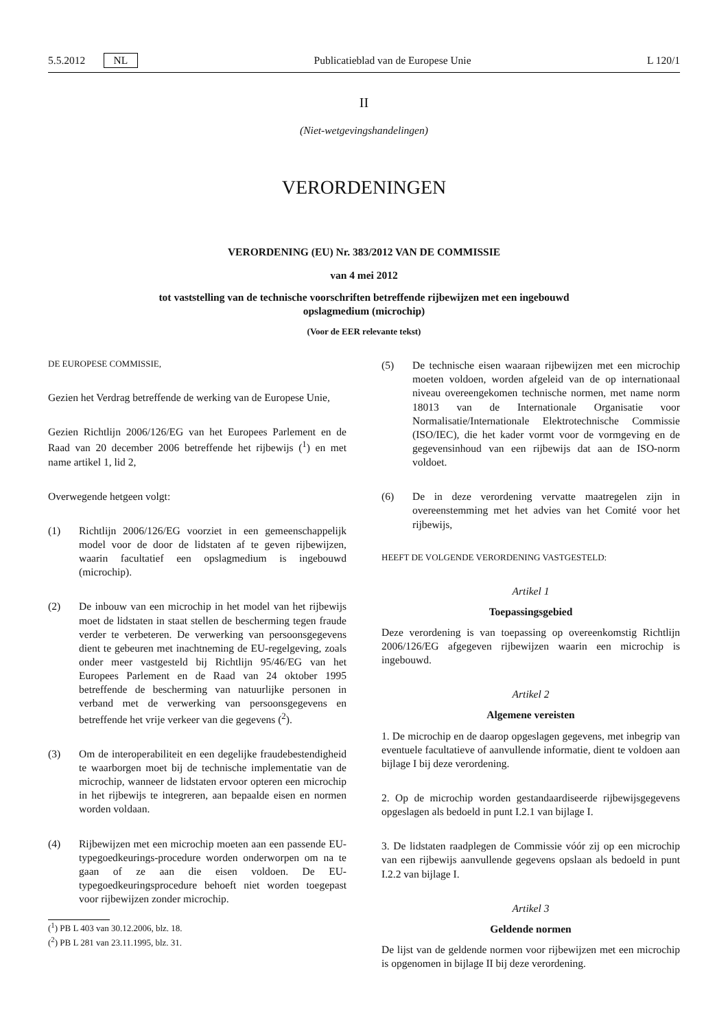5.5.2012 NL Publicatieblad van de Europese Unie L 120/1
II
(Niet-wetgevingshandelingen)
VERORDENINGEN
VERORDENING (EU) Nr. 383/2012 VAN DE COMMISSIE
van 4 mei 2012
tot vaststelling van de technische voorschriften betreffende rijbewijzen met een ingebouwd
opslagmedium (microchip)
(Voor de EER relevante tekst)
DE EUROPESE COMMISSIE,
Gezien het Verdrag betreffende de werking van de Europese Unie,
Gezien Richtlijn 2006/126/EG van het Europees Parlement en de Raad van 20 december 2006 betreffende het rijbewijs (<sup>1</sup>) en met name artikel 1, lid 2,
Overwegende hetgeen volgt:
(1) Richtlijn 2006/126/EG voorziet in een gemeenschappelijk model voor de door de lidstaten af te geven rijbewijzen, waarin facultatief een opslagmedium is ingebouwd (microchip).
(2) De inbouw van een microchip in het model van het rijbewijs moet de lidstaten in staat stellen de bescherming tegen fraude verder te verbeteren. De verwerking van persoonsgegevens dient te gebeuren met inachtneming de EU-regelgeving, zoals onder meer vastgesteld bij Richtlijn 95/46/EG van het Europees Parlement en de Raad van 24 oktober 1995 betreffende de bescherming van natuurlijke personen in verband met de verwerking van persoonsgegevens en betreffende het vrije verkeer van die gegevens (<sup>2</sup>).
(3) Om de interoperabiliteit en een degelijke fraudebestendigheid te waarborgen moet bij de technische implementatie van de microchip, wanneer de lidstaten ervoor opteren een microchip in het rijbewijs te integreren, aan bepaalde eisen en normen worden voldaan.
(4) Rijbewijzen met een microchip moeten aan een passende EU-typegoedkeurings-procedure worden onderworpen om na te gaan of ze aan die eisen voldoen. De EU-typegoedkeuringsprocedure behoeft niet worden toegepast voor rijbewijzen zonder microchip.
(<sup>1</sup>) PB L 403 van 30.12.2006, blz. 18.
(<sup>2</sup>) PB L 281 van 23.11.1995, blz. 31.
(5) De technische eisen waaraan rijbewijzen met een microchip moeten voldoen, worden afgeleid van de op internationaal niveau overeengekomen technische normen, met name norm 18013 van de Internationale Organisatie voor Normalisatie/Internationale Elektrotechnische Commissie (ISO/IEC), die het kader vormt voor de vormgeving en de gegevensinhoud van een rijbewijs dat aan de ISO-norm voldoet.
(6) De in deze verordening vervatte maatregelen zijn in overeenstemming met het advies van het Comité voor het rijbewijs,
HEEFT DE VOLGENDE VERORDENING VASTGESTELD:
Artikel 1
Toepassingsgebied
Deze verordening is van toepassing op overeenkomstig Richtlijn 2006/126/EG afgegeven rijbewijzen waarin een microchip is ingebouwd.
Artikel 2
Algemene vereisten
1. De microchip en de daarop opgeslagen gegevens, met inbegrip van eventuele facultatieve of aanvullende informatie, dient te voldoen aan bijlage I bij deze verordening.
2. Op de microchip worden gestandaardiseerde rijbewijsgegevens opgeslagen als bedoeld in punt I.2.1 van bijlage I.
3. De lidstaten raadplegen de Commissie vóór zij op een microchip van een rijbewijs aanvullende gegevens opslaan als bedoeld in punt I.2.2 van bijlage I.
Artikel 3
Geldende normen
De lijst van de geldende normen voor rijbewijzen met een microchip is opgenomen in bijlage II bij deze verordening.